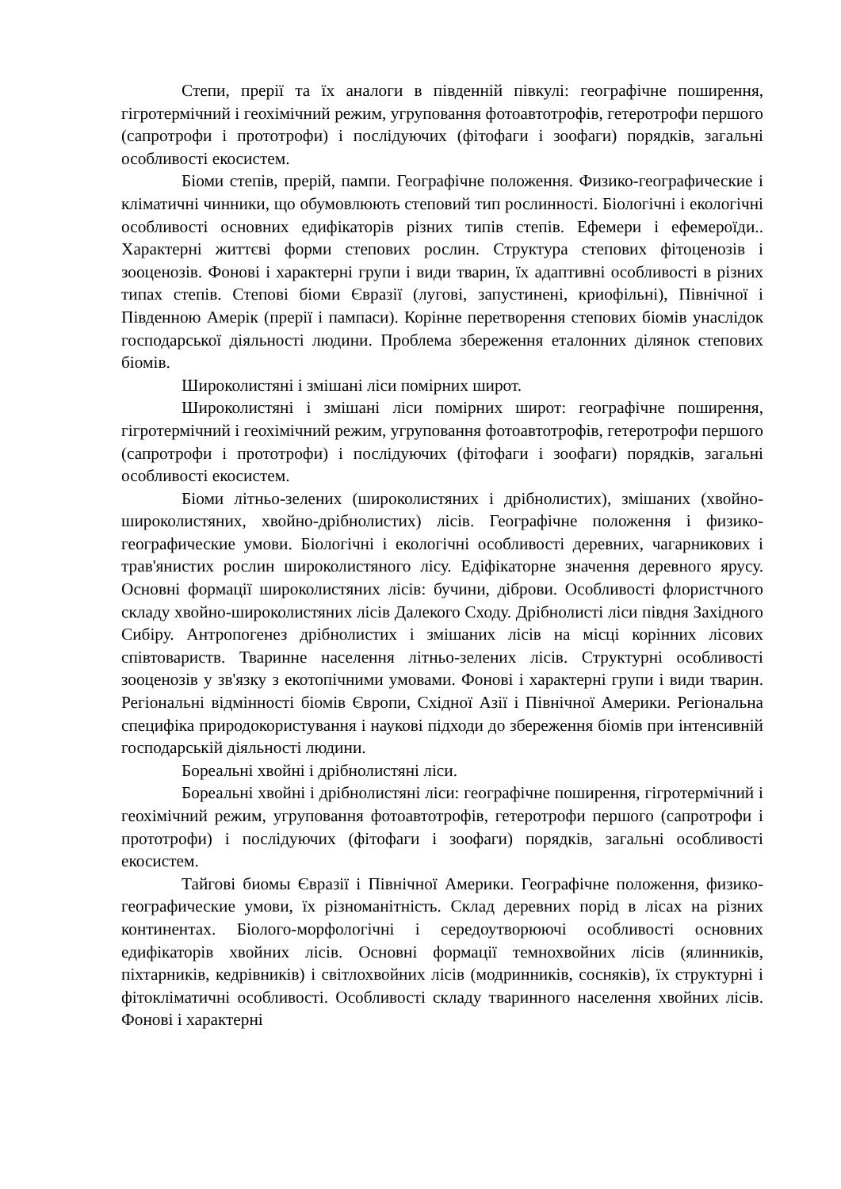Степи, прерії та їх аналоги в південній півкулі: географічне поширення, гігротермічний і геохімічний режим, угруповання фотоавтотрофів, гетеротрофи першого (сапротрофи і прототрофи) і послідуючих (фітофаги і зоофаги) порядків, загальні особливості екосистем.
Біоми степів, прерій, пампи. Географічне положення. Физико-географические і кліматичні чинники, що обумовлюють степовий тип рослинності. Біологічні і екологічні особливості основних едифікаторів різних типів степів. Ефемери і ефемероїди.. Характерні життєві форми степових рослин. Структура степових фітоценозів і зооценозів. Фонові і характерні групи і види тварин, їх адаптивні особливості в різних типах степів. Степові біоми Євразії (лугові, запустинені, криофільні), Північної і Південною Амерік (прерії і пампаси). Корінне перетворення степових біомів унаслідок господарської діяльності людини. Проблема збереження еталонних ділянок степових біомів.
Широколистяні і змішані ліси помірних широт.
Широколистяні і змішані ліси помірних широт: географічне поширення, гігротермічний і геохімічний режим, угруповання фотоавтотрофів, гетеротрофи першого (сапротрофи і прототрофи) і послідуючих (фітофаги і зоофаги) порядків, загальні особливості екосистем.
Біоми літньо-зелених (широколистяних і дрібнолистих), змішаних (хвойно-широколистяних, хвойно-дрібнолистих) лісів. Географічне положення і физико-географические умови. Біологічні і екологічні особливості деревних, чагарникових і трав'янистих рослин широколистяного лісу. Едіфікаторне значення деревного ярусу. Основні формації широколистяних лісів: бучини, діброви. Особливості флористчного складу хвойно-широколистяних лісів Далекого Сходу. Дрібнолисті ліси півдня Західного Сибіру. Антропогенез дрібнолистих і змішаних лісів на місці корінних лісових співтовариств. Тваринне населення літньо-зелених лісів. Структурні особливості зооценозів у зв'язку з екотопічними умовами. Фонові і характерні групи і види тварин. Регіональні відмінності біомів Європи, Східної Азії і Північної Америки. Регіональна специфіка природокористування і наукові підходи до збереження біомів при інтенсивній господарській діяльності людини.
Бореальні хвойні і дрібнолистяні ліси.
Бореальні хвойні і дрібнолистяні ліси: географічне поширення, гігротермічний і геохімічний режим, угруповання фотоавтотрофів, гетеротрофи першого (сапротрофи і прототрофи) і послідуючих (фітофаги і зоофаги) порядків, загальні особливості екосистем.
Тайгові биомы Євразії і Північної Америки. Географічне положення, физико-географические умови, їх різноманітність. Склад деревних порід в лісах на різних континентах. Біолого-морфологічні і середоутворюючі особливості основних едифікаторів хвойних лісів. Основні формації темнохвойних лісів (ялинників, піхтарників, кедрівників) і світлохвойних лісів (модринників, сосняків), їх структурні і фітокліматичні особливості. Особливості складу тваринного населення хвойних лісів. Фонові і характерні